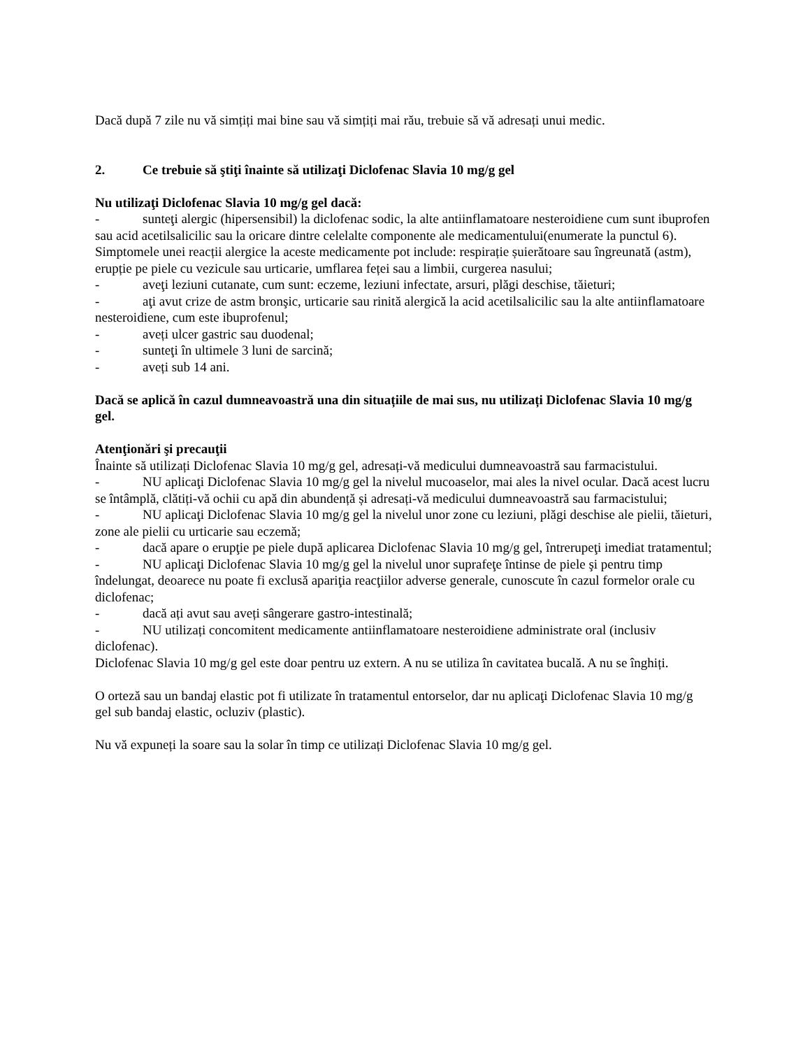Dacă după 7 zile nu vă simțiți mai bine sau vă simțiți mai rău, trebuie să vă adresați unui medic.
2. Ce trebuie să ştiţi înainte să utilizaţi Diclofenac Slavia 10 mg/g gel
Nu utilizaţi Diclofenac Slavia 10 mg/g gel dacă:
- sunteţi alergic (hipersensibil) la diclofenac sodic, la alte antiinflamatoare nesteroidiene cum sunt ibuprofen sau acid acetilsalicilic sau la oricare dintre celelalte componente ale medicamentului(enumerate la punctul 6). Simptomele unei reacții alergice la aceste medicamente pot include: respirație șuierătoare sau îngreunată (astm), erupție pe piele cu vezicule sau urticarie, umflarea feței sau a limbii, curgerea nasului;
- aveţi leziuni cutanate, cum sunt: eczeme, leziuni infectate, arsuri, plăgi deschise, tăieturi;
- aţi avut crize de astm bronşic, urticarie sau rinită alergică la acid acetilsalicilic sau la alte antiinflamatoare nesteroidiene, cum este ibuprofenul;
- aveți ulcer gastric sau duodenal;
- sunteţi în ultimele 3 luni de sarcină;
- aveți sub 14 ani.
Dacă se aplică în cazul dumneavoastră una din situațiile de mai sus, nu utilizați Diclofenac Slavia 10 mg/g gel.
Atenţionări şi precauţii
Înainte să utilizați Diclofenac Slavia 10 mg/g gel, adresați-vă medicului dumneavoastră sau farmacistului.
- NU aplicaţi Diclofenac Slavia 10 mg/g gel la nivelul mucoaselor, mai ales la nivel ocular. Dacă acest lucru se întâmplă, clătiți-vă ochii cu apă din abundență și adresați-vă medicului dumneavoastră sau farmacistului;
- NU aplicaţi Diclofenac Slavia 10 mg/g gel la nivelul unor zone cu leziuni, plăgi deschise ale pielii, tăieturi, zone ale pielii cu urticarie sau eczemă;
- dacă apare o erupţie pe piele după aplicarea Diclofenac Slavia 10 mg/g gel, întrerupeţi imediat tratamentul;
- NU aplicaţi Diclofenac Slavia 10 mg/g gel la nivelul unor suprafeţe întinse de piele şi pentru timp îndelungat, deoarece nu poate fi exclusă apariţia reacţiilor adverse generale, cunoscute în cazul formelor orale cu diclofenac;
- dacă ați avut sau aveți sângerare gastro-intestinală;
- NU utilizați concomitent medicamente antiinflamatoare nesteroidiene administrate oral (inclusiv diclofenac).
Diclofenac Slavia 10 mg/g gel este doar pentru uz extern. A nu se utiliza în cavitatea bucală. A nu se înghiți.
O orteză sau un bandaj elastic pot fi utilizate în tratamentul entorselor, dar nu aplicaţi Diclofenac Slavia 10 mg/g gel sub bandaj elastic, ocluziv (plastic).
Nu vă expuneți la soare sau la solar în timp ce utilizați Diclofenac Slavia 10 mg/g gel.